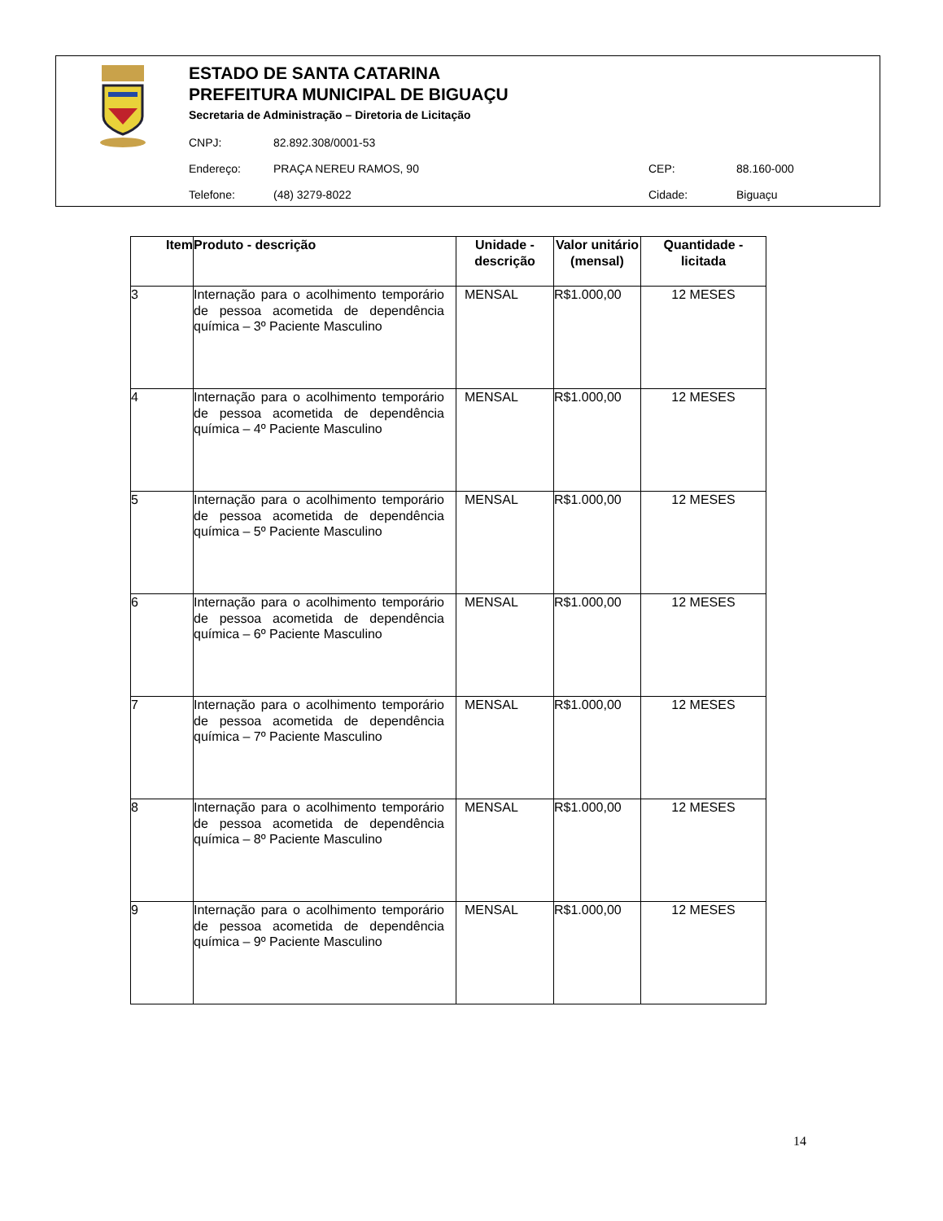ESTADO DE SANTA CATARINA
PREFEITURA MUNICIPAL DE BIGUAÇU
Secretaria de Administração – Diretoria de Licitação
CNPJ: 82.892.308/0001-53
Endereço: PRAÇA NEREU RAMOS, 90 CEP: 88.160-000
Telefone: (48) 3279-8022 Cidade: Biguaçu
| Item | Produto - descrição | Unidade - descrição | Valor unitário (mensal) | Quantidade - licitada |
| --- | --- | --- | --- | --- |
| 3 | Internação para o acolhimento temporário de pessoa acometida de dependência química – 3º Paciente Masculino | MENSAL | R$1.000,00 | 12 MESES |
| 4 | Internação para o acolhimento temporário de pessoa acometida de dependência química – 4º Paciente Masculino | MENSAL | R$1.000,00 | 12 MESES |
| 5 | Internação para o acolhimento temporário de pessoa acometida de dependência química – 5º Paciente Masculino | MENSAL | R$1.000,00 | 12 MESES |
| 6 | Internação para o acolhimento temporário de pessoa acometida de dependência química – 6º Paciente Masculino | MENSAL | R$1.000,00 | 12 MESES |
| 7 | Internação para o acolhimento temporário de pessoa acometida de dependência química – 7º Paciente Masculino | MENSAL | R$1.000,00 | 12 MESES |
| 8 | Internação para o acolhimento temporário de pessoa acometida de dependência química – 8º Paciente Masculino | MENSAL | R$1.000,00 | 12 MESES |
| 9 | Internação para o acolhimento temporário de pessoa acometida de dependência química – 9º Paciente Masculino | MENSAL | R$1.000,00 | 12 MESES |
14